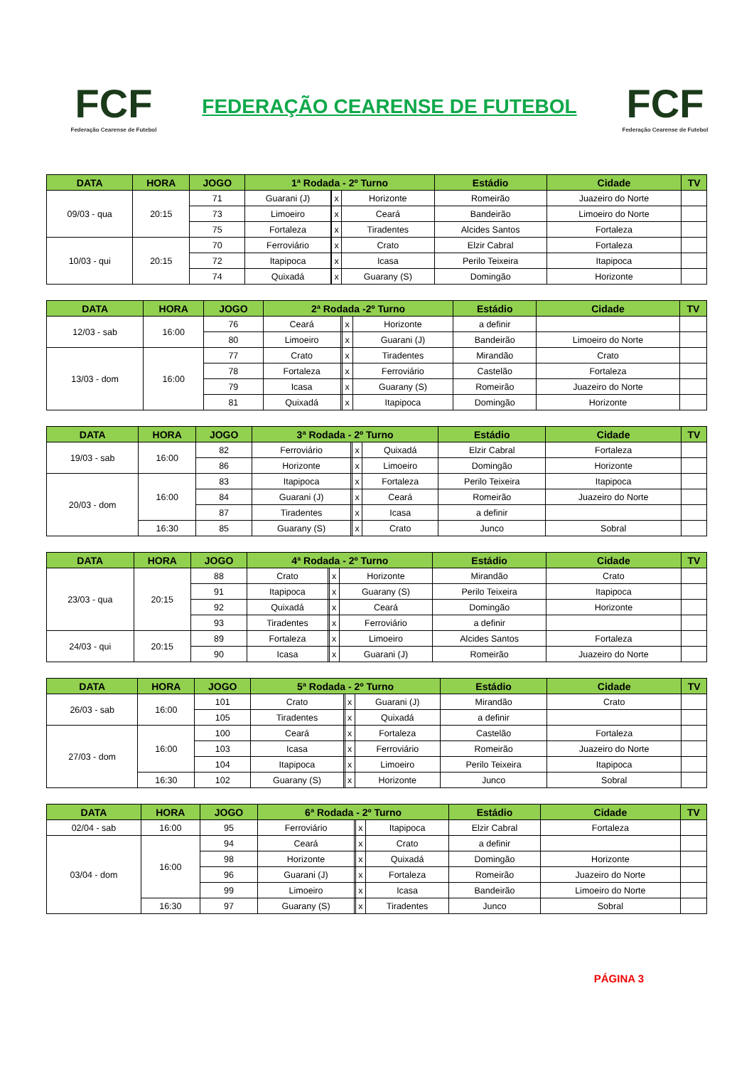FCF
Federação Cearense de Futebol
FEDERAÇÃO CEARENSE DE FUTEBOL
FCF
Federação Cearense de Futebol
| DATA | HORA | JOGO | 1ª Rodada - 2º Turno | | | | Estádio | Cidade | TV |
| --- | --- | --- | --- | --- | --- | --- | --- | --- | --- |
| 09/03 - qua | 20:15 | 71 | Guarani (J) | | x | Horizonte | Romeirão | Juazeiro do Norte | |
| | | 73 | Limoeiro | | x | Ceará | Bandeirão | Limoeiro do Norte | |
| | | 75 | Fortaleza | | x | Tiradentes | Alcides Santos | Fortaleza | |
| 10/03 - qui | 20:15 | 70 | Ferroviário | | x | Crato | Elzir Cabral | Fortaleza | |
| | | 72 | Itapipoca | | x | Icasa | Perilo Teixeira | Itapipoca | |
| | | 74 | Quixadá | | x | Guarany (S) | Domingão | Horizonte | |
| DATA | HORA | JOGO | 2ª Rodada -2º Turno | | | | Estádio | Cidade | TV |
| --- | --- | --- | --- | --- | --- | --- | --- | --- | --- |
| 12/03 - sab | 16:00 | 76 | Ceará | | x | Horizonte | a definir | | |
| | | 80 | Limoeiro | | x | Guarani (J) | Bandeirão | Limoeiro do Norte | |
| 13/03 - dom | 16:00 | 77 | Crato | | x | Tiradentes | Mirandão | Crato | |
| | | 78 | Fortaleza | | x | Ferroviário | Castelão | Fortaleza | |
| | | 79 | Icasa | | x | Guarany (S) | Romeirão | Juazeiro do Norte | |
| | | 81 | Quixadá | | x | Itapipoca | Domingão | Horizonte | |
| DATA | HORA | JOGO | 3ª Rodada - 2º Turno | | | | Estádio | Cidade | TV |
| --- | --- | --- | --- | --- | --- | --- | --- | --- | --- |
| 19/03 - sab | 16:00 | 82 | Ferroviário | | x | Quixadá | Elzir Cabral | Fortaleza | |
| | | 86 | Horizonte | | x | Limoeiro | Domingão | Horizonte | |
| 20/03 - dom | 16:00 | 83 | Itapipoca | | x | Fortaleza | Perilo Teixeira | Itapipoca | |
| | | 84 | Guarani (J) | | x | Ceará | Romeirão | Juazeiro do Norte | |
| | | 87 | Tiradentes | | x | Icasa | a definir | | |
| | 16:30 | 85 | Guarany (S) | | x | Crato | Junco | Sobral | |
| DATA | HORA | JOGO | 4ª Rodada - 2º Turno | | | | Estádio | Cidade | TV |
| --- | --- | --- | --- | --- | --- | --- | --- | --- | --- |
| 23/03 - qua | 20:15 | 88 | Crato | | x | Horizonte | Mirandão | Crato | |
| | | 91 | Itapipoca | | x | Guarany (S) | Perilo Teixeira | Itapipoca | |
| | | 92 | Quixadá | | x | Ceará | Domingão | Horizonte | |
| | | 93 | Tiradentes | | x | Ferroviário | a definir | | |
| 24/03 - qui | 20:15 | 89 | Fortaleza | | x | Limoeiro | Alcides Santos | Fortaleza | |
| | | 90 | Icasa | | x | Guarani (J) | Romeirão | Juazeiro do Norte | |
| DATA | HORA | JOGO | 5ª Rodada - 2º Turno | | | | Estádio | Cidade | TV |
| --- | --- | --- | --- | --- | --- | --- | --- | --- | --- |
| 26/03 - sab | 16:00 | 101 | Crato | | x | Guarani (J) | Mirandão | Crato | |
| | | 105 | Tiradentes | | x | Quixadá | a definir | | |
| 27/03 - dom | 16:00 | 100 | Ceará | | x | Fortaleza | Castelão | Fortaleza | |
| | | 103 | Icasa | | x | Ferroviário | Romeirão | Juazeiro do Norte | |
| | | 104 | Itapipoca | | x | Limoeiro | Perilo Teixeira | Itapipoca | |
| | 16:30 | 102 | Guarany (S) | | x | Horizonte | Junco | Sobral | |
| DATA | HORA | JOGO | 6ª Rodada - 2º Turno | | | | Estádio | Cidade | TV |
| --- | --- | --- | --- | --- | --- | --- | --- | --- | --- |
| 02/04 - sab | 16:00 | 95 | Ferroviário | | x | Itapipoca | Elzir Cabral | Fortaleza | |
| 03/04 - dom | 16:00 | 94 | Ceará | | x | Crato | a definir | | |
| | | 98 | Horizonte | | x | Quixadá | Domingão | Horizonte | |
| | | 96 | Guarani (J) | | x | Fortaleza | Romeirão | Juazeiro do Norte | |
| | | 99 | Limoeiro | | x | Icasa | Bandeirão | Limoeiro do Norte | |
| | 16:30 | 97 | Guarany (S) | | x | Tiradentes | Junco | Sobral | |
PÁGINA 3